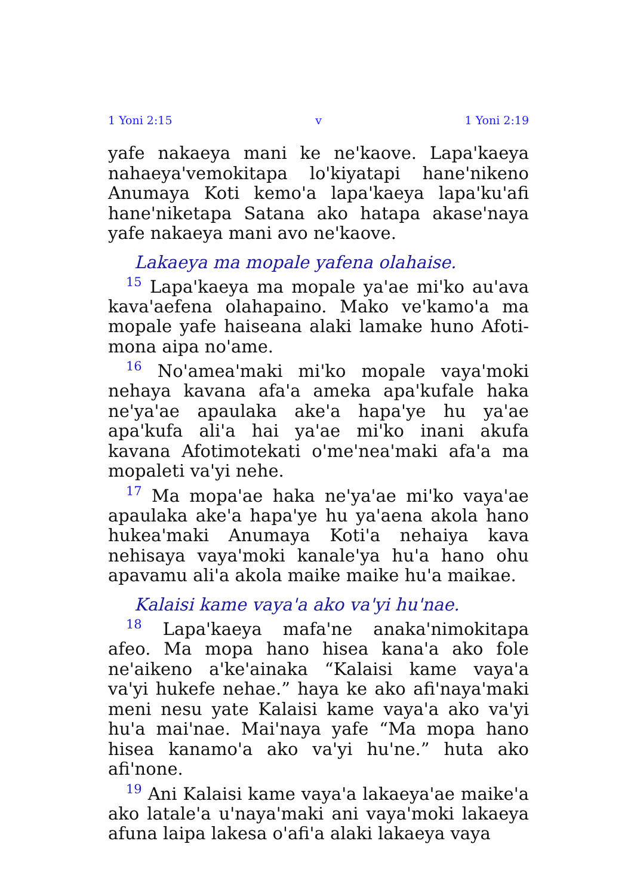1 Yoni 2:15 v 1 Yoni 2:19
yafe nakaeya mani ke ne'kaove. Lapa'kaeya nahaeya'vemokitapa lo'kiyatapi hane'nikeno Anumaya Koti kemo'a lapa'kaeya lapa'ku'afi hane'niketapa Satana ako hatapa akase'naya yafe nakaeya mani avo ne'kaove.
Lakaeya ma mopale yafena olahaise.
<sup>15</sup> Lapa'kaeya ma mopale ya'ae mi'ko au'ava kava'aefena olahapaino. Mako ve'kamo'a ma mopale yafe haiseana alaki lamake huno Afoti­mona aipa no'ame.
<sup>16</sup> No'amea'maki mi'ko mopale vaya'moki nehaya kavana afa'a ameka apa'kufale haka ne'ya'ae apaulaka ake'a hapa'ye hu ya'ae apa'kufa ali'a hai ya'ae mi'ko inani akufa kavana Afotimotekati o'me'nea'maki afa'a ma mopaleti va'yi nehe.
<sup>17</sup> Ma mopa'ae haka ne'ya'ae mi'ko vaya'ae apaulaka ake'a hapa'ye hu ya'aena akola hano hukea'maki Anumaya Koti'a nehaiya kava nehisaya vaya'moki kanale'ya hu'a hano ohu apavamu ali'a akola maike maike hu'a maikae.
Kalaisi kame vaya'a ako va'yi hu'nae.
<sup>18</sup> Lapa'kaeya mafa'ne anaka'nimokitapa afeo. Ma mopa hano hisea kana'a ako fole ne'aikeno a'ke'ainaka “Kalaisi kame vaya'a va'yi hukefe nehae.” haya ke ako afi'naya'maki meni nesu yate Kalaisi kame vaya'a ako va'yi hu'a mai'nae. Mai'naya yafe “Ma mopa hano hisea kanamo'a ako va'yi hu'ne.” huta ako afi'none.
<sup>19</sup> Ani Kalaisi kame vaya'a lakaeya'ae maike'a ako latale'a u'naya'maki ani vaya'moki lakaeya afuna laipa lakesa o'afi'a alaki lakaeya vaya